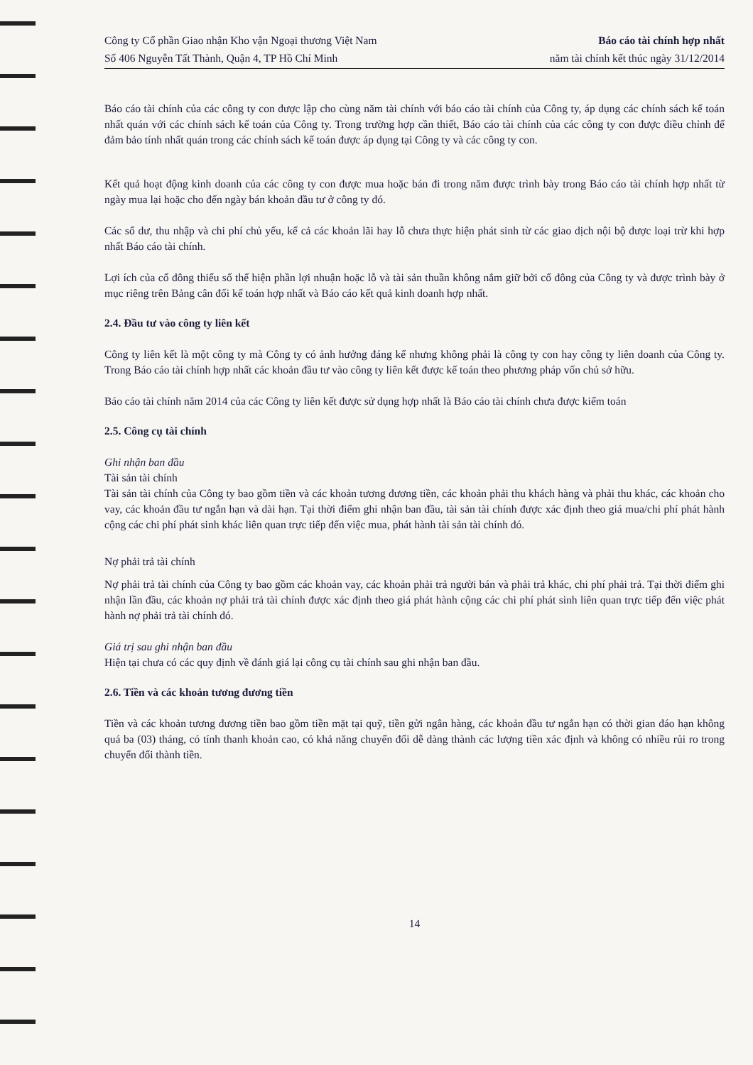Công ty Cổ phần Giao nhận Kho vận Ngoại thương Việt Nam
Số 406 Nguyễn Tất Thành, Quận 4, TP Hồ Chí Minh
Báo cáo tài chính hợp nhất
năm tài chính kết thúc ngày 31/12/2014
Báo cáo tài chính của các công ty con được lập cho cùng năm tài chính với báo cáo tài chính của Công ty, áp dụng các chính sách kế toán nhất quán với các chính sách kế toán của Công ty. Trong trường hợp cần thiết, Báo cáo tài chính của các công ty con được điều chỉnh để đảm bảo tính nhất quán trong các chính sách kế toán được áp dụng tại Công ty và các công ty con.
Kết quả hoạt động kinh doanh của các công ty con được mua hoặc bán đi trong năm được trình bày trong Báo cáo tài chính hợp nhất từ ngày mua lại hoặc cho đến ngày bán khoản đầu tư ở công ty đó.
Các số dư, thu nhập và chi phí chủ yếu, kể cả các khoản lãi hay lỗ chưa thực hiện phát sinh từ các giao dịch nội bộ được loại trừ khi hợp nhất Báo cáo tài chính.
Lợi ích của cổ đông thiểu số thể hiện phần lợi nhuận hoặc lỗ và tài sản thuần không nắm giữ bởi cổ đông của Công ty và được trình bày ở mục riêng trên Bảng cân đối kế toán hợp nhất và Báo cáo kết quả kinh doanh hợp nhất.
2.4. Đầu tư vào công ty liên kết
Công ty liên kết là một công ty mà Công ty có ảnh hưởng đáng kể nhưng không phải là công ty con hay công ty liên doanh của Công ty. Trong Báo cáo tài chính hợp nhất các khoản đầu tư vào công ty liên kết được kế toán theo phương pháp vốn chủ sở hữu.
Báo cáo tài chính năm 2014 của các Công ty liên kết được sử dụng hợp nhất là Báo cáo tài chính chưa được kiểm toán
2.5. Công cụ tài chính
Ghi nhận ban đầu
Tài sản tài chính
Tài sản tài chính của Công ty bao gồm tiền và các khoản tương đương tiền, các khoản phải thu khách hàng và phải thu khác, các khoản cho vay, các khoản đầu tư ngắn hạn và dài hạn. Tại thời điểm ghi nhận ban đầu, tài sản tài chính được xác định theo giá mua/chi phí phát hành cộng các chi phí phát sinh khác liên quan trực tiếp đến việc mua, phát hành tài sản tài chính đó.
Nợ phải trả tài chính
Nợ phải trả tài chính của Công ty bao gồm các khoản vay, các khoản phải trả người bán và phải trả khác, chi phí phải trả. Tại thời điểm ghi nhận lần đầu, các khoản nợ phải trả tài chính được xác định theo giá phát hành cộng các chi phí phát sinh liên quan trực tiếp đến việc phát hành nợ phải trả tài chính đó.
Giá trị sau ghi nhận ban đầu
Hiện tại chưa có các quy định về đánh giá lại công cụ tài chính sau ghi nhận ban đầu.
2.6. Tiền và các khoản tương đương tiền
Tiền và các khoản tương đương tiền bao gồm tiền mặt tại quỹ, tiền gửi ngân hàng, các khoản đầu tư ngắn hạn có thời gian đáo hạn không quá ba (03) tháng, có tính thanh khoản cao, có khả năng chuyển đổi dễ dàng thành các lượng tiền xác định và không có nhiều rủi ro trong chuyển đổi thành tiền.
14